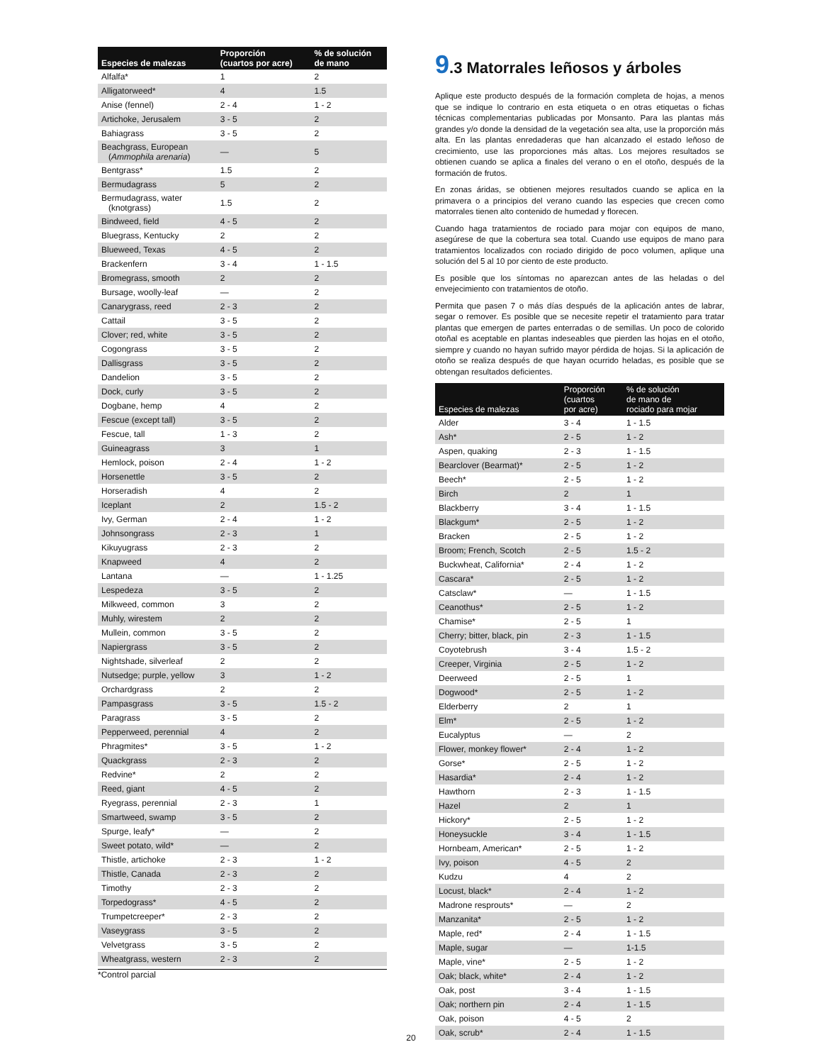| Especies de malezas | Proporción (cuartos por acre) | % de solución de mano |
| --- | --- | --- |
| Alfalfa* | 1 | 2 |
| Alligatorweed* | 4 | 1.5 |
| Anise (fennel) | 2 - 4 | 1 - 2 |
| Artichoke, Jerusalem | 3 - 5 | 2 |
| Bahiagrass | 3 - 5 | 2 |
| Beachgrass, European ( Ammophila arenaria ) | — | 5 |
| Bentgrass* | 1.5 | 2 |
| Bermudagrass | 5 | 2 |
| Bermudagrass, water (knotgrass) | 1.5 | 2 |
| Bindweed, field | 4 - 5 | 2 |
| Bluegrass, Kentucky | 2 | 2 |
| Blueweed, Texas | 4 - 5 | 2 |
| Brackenfern | 3 - 4 | 1 - 1.5 |
| Bromegrass, smooth | 2 | 2 |
| Bursage, woolly-leaf | — | 2 |
| Canarygrass, reed | 2 - 3 | 2 |
| Cattail | 3 - 5 | 2 |
| Clover; red, white | 3 - 5 | 2 |
| Cogongrass | 3 - 5 | 2 |
| Dallisgrass | 3 - 5 | 2 |
| Dandelion | 3 - 5 | 2 |
| Dock, curly | 3 - 5 | 2 |
| Dogbane, hemp | 4 | 2 |
| Fescue (except tall) | 3 - 5 | 2 |
| Fescue, tall | 1 - 3 | 2 |
| Guineagrass | 3 | 1 |
| Hemlock, poison | 2 - 4 | 1 - 2 |
| Horsenettle | 3 - 5 | 2 |
| Horseradish | 4 | 2 |
| Iceplant | 2 | 1.5 - 2 |
| Ivy, German | 2 - 4 | 1 - 2 |
| Johnsongrass | 2 - 3 | 1 |
| Kikuyugrass | 2 - 3 | 2 |
| Knapweed | 4 | 2 |
| Lantana | — | 1 - 1.25 |
| Lespedeza | 3 - 5 | 2 |
| Milkweed, common | 3 | 2 |
| Muhly, wirestem | 2 | 2 |
| Mullein, common | 3 - 5 | 2 |
| Napiergrass | 3 - 5 | 2 |
| Nightshade, silverleaf | 2 | 2 |
| Nutsedge; purple, yellow | 3 | 1 - 2 |
| Orchardgrass | 2 | 2 |
| Pampasgrass | 3 - 5 | 1.5 - 2 |
| Paragrass | 3 - 5 | 2 |
| Pepperweed, perennial | 4 | 2 |
| Phragmites* | 3 - 5 | 1 - 2 |
| Quackgrass | 2 - 3 | 2 |
| Redvine* | 2 | 2 |
| Reed, giant | 4 - 5 | 2 |
| Ryegrass, perennial | 2 - 3 | 1 |
| Smartweed, swamp | 3 - 5 | 2 |
| Spurge, leafy* | — | 2 |
| Sweet potato, wild* | — | 2 |
| Thistle, artichoke | 2 - 3 | 1 - 2 |
| Thistle, Canada | 2 - 3 | 2 |
| Timothy | 2 - 3 | 2 |
| Torpedograss* | 4 - 5 | 2 |
| Trumpetcreeper* | 2 - 3 | 2 |
| Vaseygrass | 3 - 5 | 2 |
| Velvetgrass | 3 - 5 | 2 |
| Wheatgrass, western | 2 - 3 | 2 |
*Control parcial
9.3 Matorrales leñosos y árboles
Aplique este producto después de la formación completa de hojas, a menos que se indique lo contrario en esta etiqueta o en otras etiquetas o fichas técnicas complementarias publicadas por Monsanto. Para las plantas más grandes y/o donde la densidad de la vegetación sea alta, use la proporción más alta. En las plantas enredaderas que han alcanzado el estado leñoso de crecimiento, use las proporciones más altas. Los mejores resultados se obtienen cuando se aplica a finales del verano o en el otoño, después de la formación de frutos.
En zonas áridas, se obtienen mejores resultados cuando se aplica en la primavera o a principios del verano cuando las especies que crecen como matorrales tienen alto contenido de humedad y florecen.
Cuando haga tratamientos de rociado para mojar con equipos de mano, asegúrese de que la cobertura sea total. Cuando use equipos de mano para tratamientos localizados con rociado dirigido de poco volumen, aplique una solución del 5 al 10 por ciento de este producto.
Es posible que los síntomas no aparezcan antes de las heladas o del envejecimiento con tratamientos de otoño.
Permita que pasen 7 o más días después de la aplicación antes de labrar, segar o remover. Es posible que se necesite repetir el tratamiento para tratar plantas que emergen de partes enterradas o de semillas. Un poco de colorido otoñal es aceptable en plantas indeseables que pierden las hojas en el otoño, siempre y cuando no hayan sufrido mayor pérdida de hojas. Si la aplicación de otoño se realiza después de que hayan ocurrido heladas, es posible que se obtengan resultados deficientes.
| Especies de malezas | Proporción (cuartos por acre) | % de solución de mano de rociado para mojar |
| --- | --- | --- |
| Alder | 3 - 4 | 1 - 1.5 |
| Ash* | 2 - 5 | 1 - 2 |
| Aspen, quaking | 2 - 3 | 1 - 1.5 |
| Bearclover (Bearmat)* | 2 - 5 | 1 - 2 |
| Beech* | 2 - 5 | 1 - 2 |
| Birch | 2 | 1 |
| Blackberry | 3 - 4 | 1 - 1.5 |
| Blackgum* | 2 - 5 | 1 - 2 |
| Bracken | 2 - 5 | 1 - 2 |
| Broom; French, Scotch | 2 - 5 | 1.5 - 2 |
| Buckwheat, California* | 2 - 4 | 1 - 2 |
| Cascara* | 2 - 5 | 1 - 2 |
| Catsclaw* | — | 1 - 1.5 |
| Ceanothus* | 2 - 5 | 1 - 2 |
| Chamise* | 2 - 5 | 1 |
| Cherry; bitter, black, pin | 2 - 3 | 1 - 1.5 |
| Coyotebrush | 3 - 4 | 1.5 - 2 |
| Creeper, Virginia | 2 - 5 | 1 - 2 |
| Deerweed | 2 - 5 | 1 |
| Dogwood* | 2 - 5 | 1 - 2 |
| Elderberry | 2 | 1 |
| Elm* | 2 - 5 | 1 - 2 |
| Eucalyptus | — | 2 |
| Flower, monkey flower* | 2 - 4 | 1 - 2 |
| Gorse* | 2 - 5 | 1 - 2 |
| Hasardia* | 2 - 4 | 1 - 2 |
| Hawthorn | 2 - 3 | 1 - 1.5 |
| Hazel | 2 | 1 |
| Hickory* | 2 - 5 | 1 - 2 |
| Honeysuckle | 3 - 4 | 1 - 1.5 |
| Hornbeam, American* | 2 - 5 | 1 - 2 |
| Ivy, poison | 4 - 5 | 2 |
| Kudzu | 4 | 2 |
| Locust, black* | 2 - 4 | 1 - 2 |
| Madrone resprouts* | — | 2 |
| Manzanita* | 2 - 5 | 1 - 2 |
| Maple, red* | 2 - 4 | 1 - 1.5 |
| Maple, sugar | — | 1-1.5 |
| Maple, vine* | 2 - 5 | 1 - 2 |
| Oak; black, white* | 2 - 4 | 1 - 2 |
| Oak, post | 3 - 4 | 1 - 1.5 |
| Oak; northern pin | 2 - 4 | 1 - 1.5 |
| Oak, poison | 4 - 5 | 2 |
| Oak, scrub* | 2 - 4 | 1 - 1.5 |
20